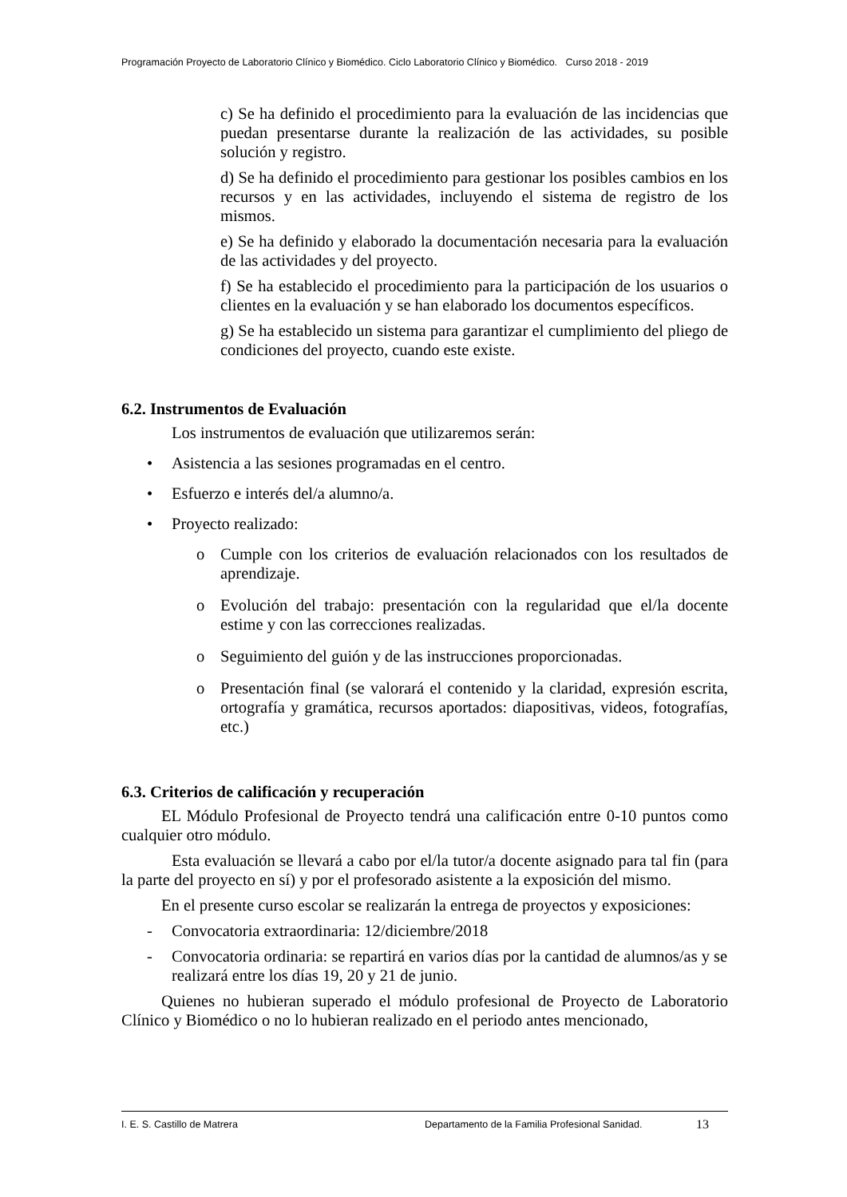Programación Proyecto de Laboratorio Clínico y Biomédico. Ciclo Laboratorio Clínico y Biomédico. Curso 2018 - 2019
c) Se ha definido el procedimiento para la evaluación de las incidencias que puedan presentarse durante la realización de las actividades, su posible solución y registro.
d) Se ha definido el procedimiento para gestionar los posibles cambios en los recursos y en las actividades, incluyendo el sistema de registro de los mismos.
e) Se ha definido y elaborado la documentación necesaria para la evaluación de las actividades y del proyecto.
f) Se ha establecido el procedimiento para la participación de los usuarios o clientes en la evaluación y se han elaborado los documentos específicos.
g) Se ha establecido un sistema para garantizar el cumplimiento del pliego de condiciones del proyecto, cuando este existe.
6.2. Instrumentos de Evaluación
Los instrumentos de evaluación que utilizaremos serán:
• Asistencia a las sesiones programadas en el centro.
• Esfuerzo e interés del/a alumno/a.
• Proyecto realizado:
o Cumple con los criterios de evaluación relacionados con los resultados de aprendizaje.
o Evolución del trabajo: presentación con la regularidad que el/la docente estime y con las correcciones realizadas.
o Seguimiento del guión y de las instrucciones proporcionadas.
o Presentación final (se valorará el contenido y la claridad, expresión escrita, ortografía y gramática, recursos aportados: diapositivas, videos, fotografías, etc.)
6.3. Criterios de calificación y recuperación
EL Módulo Profesional de Proyecto tendrá una calificación entre 0-10 puntos como cualquier otro módulo.
Esta evaluación se llevará a cabo por el/la tutor/a docente asignado para tal fin (para la parte del proyecto en sí) y por el profesorado asistente a la exposición del mismo.
En el presente curso escolar se realizarán la entrega de proyectos y exposiciones:
- Convocatoria extraordinaria: 12/diciembre/2018
- Convocatoria ordinaria: se repartirá en varios días por la cantidad de alumnos/as y se realizará entre los días 19, 20 y 21 de junio.
Quienes no hubieran superado el módulo profesional de Proyecto de Laboratorio Clínico y Biomédico o no lo hubieran realizado en el periodo antes mencionado,
I. E. S. Castillo de Matrera Departamento de la Familia Profesional Sanidad. 13